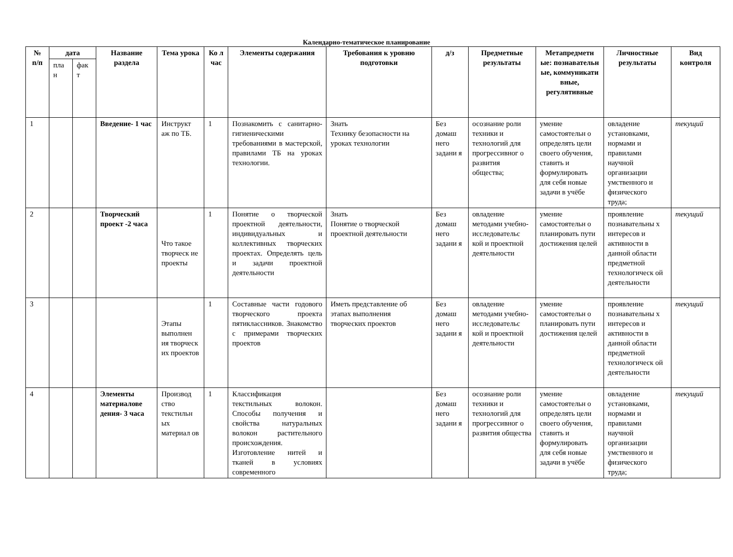Календарно-тематическое планирование
| № п/п | дата | | Название раздела | Тема урока | Ко л час | Элементы содержания | Требования к уровню подготовки | д/з | Предметные результаты | Метапредметн ые: познавательн ые, коммуникати вные, регулятивные | Личностные результаты | Вид контроля |
| --- | --- | --- | --- | --- | --- | --- | --- | --- | --- | --- | --- | --- |
| | пла н | фак т | | | | | | | | | | |
| 1 | | | Введение- 1 час | Инструкт аж по ТБ. | 1 | Познакомить с санитарно-гигиеническими требованиями в мастерской, правилами ТБ на уроках технологии. | Знать Технику безопасности на уроках технологии | Без домаш него задани я | осознание роли техники и технологий для прогрессивног о развития общества; | умение самостоятельн о определять цели своего обучения, ставить и формулировать для себя новые задачи в учёбе | овладение установками, нормами и правилами научной организации умственного и физического труда; | текущий |
| 2 | | | Творческий проект -2 часа | Что такое творческ ие проекты | 1 | Понятие о творческой проектной деятельности, индивидуальных и коллективных творческих проектах. Определять цель и задачи проектной деятельности | Знать Понятие о творческой проектной деятельности | Без домаш него задани я | овладение методами учебно-исследовательс кой и проектной деятельности | умение самостоятельн о планировать пути достижения целей | проявление познавательны х интересов и активности в данной области предметной технологическ ой деятельности | текущий |
| 3 | | | | Этапы выполнен ия творческ их проектов | 1 | Составные части годового творческого проекта пятиклассников. Знакомство с примерами творческих проектов | Иметь представление об этапах выполнения творческих проектов | Без домаш него задани я | овладение методами учебно-исследовательс кой и проектной деятельности | умение самостоятельн о планировать пути достижения целей | проявление познавательны х интересов и активности в данной области предметной технологическ ой деятельности | текущий |
| 4 | | | Элементы материалове дения- 3 часа | Производ ство текстильн ых материал ов | 1 | Классификация текстильных волокон. Способы получения и свойства натуральных волокон растительного происхождения. Изготовление нитей и тканей в условиях современного | | Без домаш него задани я | осознание роли техники и технологий для прогрессивног о развития общества | умение самостоятельн о определять цели своего обучения, ставить и формулировать для себя новые задачи в учёбе | овладение установками, нормами и правилами научной организации умственного и физического труда; | текущий |